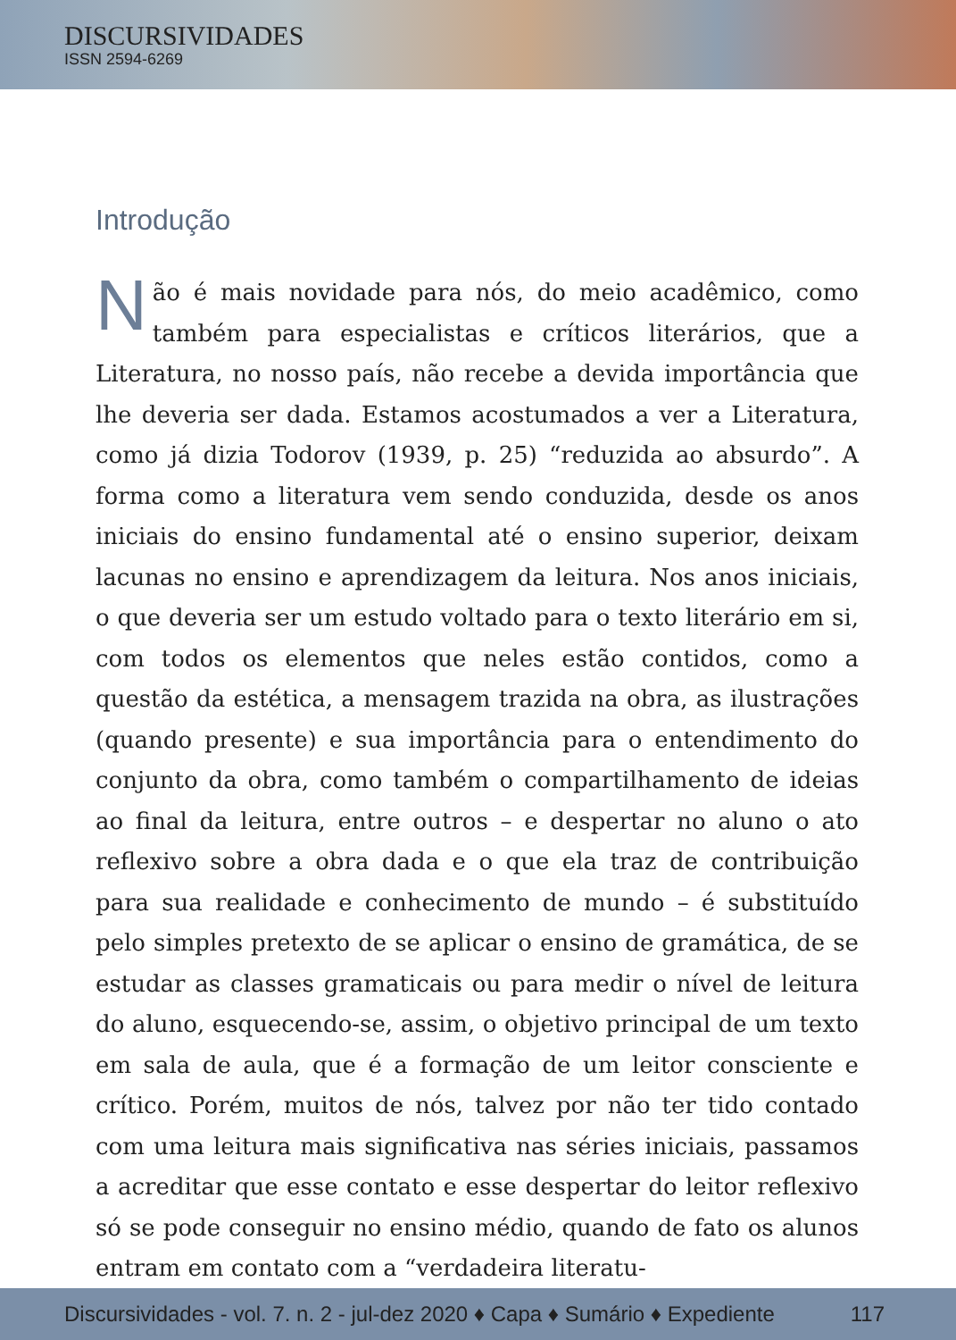DISCURSIVIDADES
ISSN 2594-6269
Introdução
Não é mais novidade para nós, do meio acadêmico, como também para especialistas e críticos literários, que a Literatura, no nosso país, não recebe a devida importância que lhe deveria ser dada. Estamos acostumados a ver a Literatura, como já dizia Todorov (1939, p. 25) “reduzida ao absurdo”. A forma como a literatura vem sendo conduzida, desde os anos iniciais do ensino fundamental até o ensino superior, deixam lacunas no ensino e aprendizagem da leitura. Nos anos iniciais, o que deveria ser um estudo voltado para o texto literário em si, com todos os elementos que neles estão contidos, como a questão da estética, a mensagem trazida na obra, as ilustrações (quando presente) e sua importância para o entendimento do conjunto da obra, como também o compartilhamento de ideias ao final da leitura, entre outros – e despertar no aluno o ato reflexivo sobre a obra dada e o que ela traz de contribuição para sua realidade e conhecimento de mundo – é substituído pelo simples pretexto de se aplicar o ensino de gramática, de se estudar as classes gramaticais ou para medir o nível de leitura do aluno, esquecendo-se, assim, o objetivo principal de um texto em sala de aula, que é a formação de um leitor consciente e crítico. Porém, muitos de nós, talvez por não ter tido contado com uma leitura mais significativa nas séries iniciais, passamos a acreditar que esse contato e esse despertar do leitor reflexivo só se pode conseguir no ensino médio, quando de fato os alunos entram em contato com a “verdadeira literatu-
Discursividades - vol. 7. n. 2 - jul-dez 2020 ♦ Capa ♦ Sumário ♦ Expediente 117